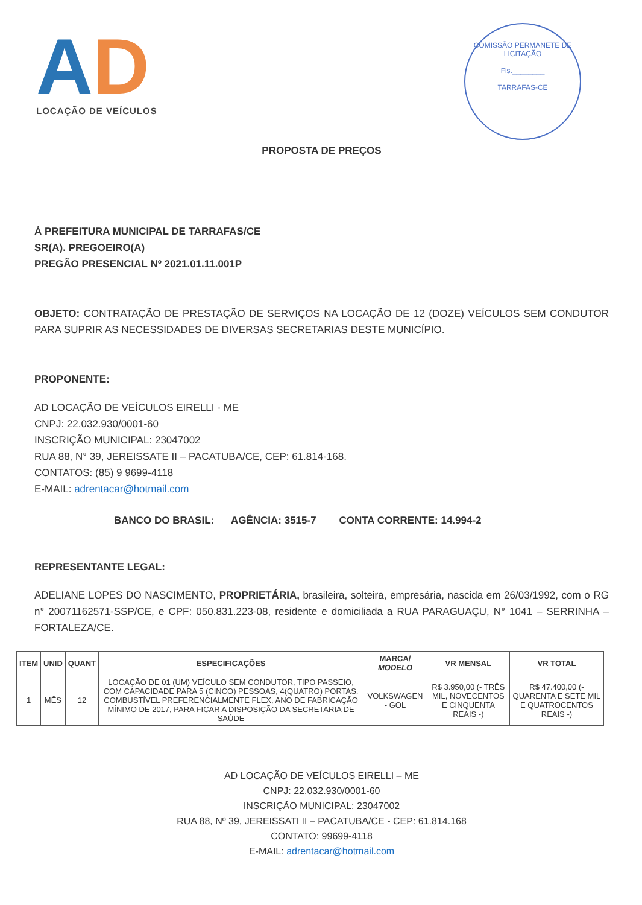AD
LOCAÇÃO DE VEÍCULOS
COMISSÃO PERMANETE DE LICITAÇÃO
Fls.________
TARRAFAS-CE
PROPOSTA DE PREÇOS
À PREFEITURA MUNICIPAL DE TARRAFAS/CE
SR(A). PREGOEIRO(A)
PREGÃO PRESENCIAL Nº 2021.01.11.001P
OBJETO: CONTRATAÇÃO DE PRESTAÇÃO DE SERVIÇOS NA LOCAÇÃO DE 12 (DOZE) VEÍCULOS SEM CONDUTOR PARA SUPRIR AS NECESSIDADES DE DIVERSAS SECRETARIAS DESTE MUNICÍPIO.
PROPONENTE:
AD LOCAÇÃO DE VEÍCULOS EIRELLI - ME
CNPJ: 22.032.930/0001-60
INSCRIÇÃO MUNICIPAL: 23047002
RUA 88, N° 39, JEREISSATE II – PACATUBA/CE, CEP: 61.814-168.
CONTATOS: (85) 9 9699-4118
E-MAIL: adrentacar@hotmail.com
BANCO DO BRASIL: AGÊNCIA: 3515-7 CONTA CORRENTE: 14.994-2
REPRESENTANTE LEGAL:
ADELIANE LOPES DO NASCIMENTO, PROPRIETÁRIA, brasileira, solteira, empresária, nascida em 26/03/1992, com o RG n° 20071162571-SSP/CE, e CPF: 050.831.223-08, residente e domiciliada a RUA PARAGUAÇU, N° 1041 – SERRINHA – FORTALEZA/CE.
| ITEM | UNID | QUANT | ESPECIFICAÇÕES | MARCA/ MODELO | VR MENSAL | VR TOTAL |
| --- | --- | --- | --- | --- | --- | --- |
| 1 | MÊS | 12 | LOCAÇÃO DE 01 (UM) VEÍCULO SEM CONDUTOR, TIPO PASSEIO, COM CAPACIDADE PARA 5 (CINCO) PESSOAS, 4(QUATRO) PORTAS, COMBUSTÍVEL PREFERENCIALMENTE FLEX, ANO DE FABRICAÇÃO MÍNIMO DE 2017, PARA FICAR A DISPOSIÇÃO DA SECRETARIA DE SAÚDE | VOLKSWAGEN - GOL | R$ 3.950,00 (- TRÊS MIL, NOVECENTOS E CINQUENTA REAIS -) | R$ 47.400,00 (- QUARENTA E SETE MIL E QUATROCENTOS REAIS -) |
AD LOCAÇÃO DE VEÍCULOS EIRELLI – ME
CNPJ: 22.032.930/0001-60
INSCRIÇÃO MUNICIPAL: 23047002
RUA 88, Nº 39, JEREISSATI II – PACATUBA/CE - CEP: 61.814.168
CONTATO: 99699-4118
E-MAIL: adrentacar@hotmail.com